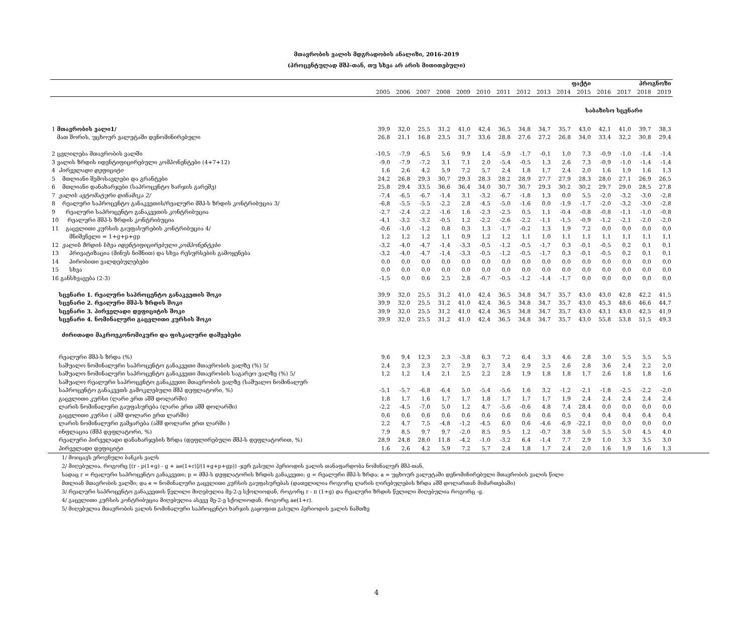მთავრობის ვალის მდგრადობის ანალიზი, 2016-2019
(პროცენტულად მშპ-თან, თუ სხვა არ არის მითითებული)
| | ფაქტი | | | | | | | | | | | პროგნოზი | | | |
| --- | --- | --- | --- | --- | --- | --- | --- | --- | --- | --- | --- | --- | --- | --- | --- |
| | 2005 | 2006 | 2007 | 2008 | 2009 | 2010 | 2011 | 2012 | 2013 | 2014 | 2015 | 2016 | 2017 | 2018 | 2019 |
| საბაზისო სცენარი | | | | | | | | | | | | | | | |
| 1 მთავრობის ვალი1/ | 39,9 | 32,0 | 25,5 | 31,2 | 41,0 | 42,4 | 36,5 | 34,8 | 34,7 | 35,7 | 43,0 | 42,1 | 41,0 | 39,7 | 38,3 |
| მათ შორის, უცხოურ ვალუტაში დენომინირებული | 26,8 | 21,1 | 16,8 | 23,5 | 31,7 | 33,6 | 28,8 | 27,6 | 27,2 | 26,8 | 34,0 | 33,4 | 32,2 | 30,8 | 29,4 |
| 2 ცვლილება მთავრობის ვალში | -10,5 | -7,9 | -6,5 | 5,6 | 9,9 | 1,4 | -5,9 | -1,7 | -0,1 | 1,0 | 7,3 | -0,9 | -1,0 | -1,4 | -1,4 |
| 3 ვალის ზრდის იდენტიფიცირებული კომპონენტები (4+7+12) | -9,0 | -7,9 | -7,2 | 3,1 | 7,1 | 2,0 | -5,4 | -0,5 | 1,3 | 2,6 | 7,3 | -0,9 | -1,0 | -1,4 | -1,4 |
| 4 პირველადი დეფიციტი | 1,6 | 2,6 | 4,2 | 5,9 | 7,2 | 5,7 | 2,4 | 1,8 | 1,7 | 2,4 | 2,0 | 1,6 | 1,9 | 1,6 | 1,3 |
| 5 მთლიანი შემოსავლები და გრანტები | 24,2 | 26,8 | 29,3 | 30,7 | 29,3 | 28,3 | 28,2 | 28,9 | 27,7 | 27,9 | 28,3 | 28,0 | 27,1 | 26,9 | 26,5 |
| 6 მთლიანი დანახარჯები (საპროცენტო ხარჯის გარეშე) | 25,8 | 29,4 | 33,5 | 36,6 | 36,4 | 34,0 | 30,7 | 30,7 | 29,3 | 30,2 | 30,2 | 29,7 | 29,0 | 28,5 | 27,8 |
| 7 ვალის ავტომატური დინამიკა 2/ | -7,4 | -6,5 | -6,7 | -1,4 | 3,1 | -3,2 | -6,7 | -1,8 | 1,3 | 0,0 | 5,5 | -2,0 | -3,2 | -3,0 | -2,8 |
| 8 რეალური საპროცენტო განაკვეთის/რეალური მშპ-ს ზრდის კონტრიბუცია 3/ | -6,8 | -5,5 | -5,5 | -2,2 | 2,8 | -4,5 | -5,0 | -1,6 | 0,0 | -1,9 | -1,7 | -2,0 | -3,2 | -3,0 | -2,8 |
| 9 რეალური საპროცენტო განაკვეთის კონტრიბუცია | -2,7 | -2,4 | -2,2 | -1,6 | 1,6 | -2,3 | -2,5 | 0,5 | 1,1 | -0,4 | -0,8 | -0,8 | -1,1 | -1,0 | -0,8 |
| 10 რეალური მშპ-ს ზრდის კონტრიბუცია | -4,1 | -3,2 | -3,2 | -0,5 | 1,2 | -2,2 | -2,6 | -2,2 | -1,1 | -1,5 | -0,9 | -1,2 | -2,1 | -2,0 | -2,0 |
| 11 გაცვლითი კურსის გაუფასურების კონტრიბუცია 4/ | -0,6 | -1,0 | -1,2 | 0,8 | 0,3 | 1,3 | -1,7 | -0,2 | 1,3 | 1,9 | 7,2 | 0,0 | 0,0 | 0,0 | 0,0 |
| მნიშვნელი = 1+g+p+gp | 1,2 | 1,2 | 1,2 | 1,1 | 0,9 | 1,2 | 1,2 | 1,1 | 1,0 | 1,1 | 1,1 | 1,1 | 1,1 | 1,1 | 1,1 |
| 12 ვალის ზრდის სხვა იდენტიფიცირებული კომპონენტები | -3,2 | -4,0 | -4,7 | -1,4 | -3,3 | -0,5 | -1,2 | -0,5 | -1,7 | 0,3 | -0,1 | -0,5 | 0,2 | 0,1 | 0,1 |
| 13 პრივატიზაცია (მინუს ნიშნით) და სხვა რესურსების გამოყენება | -3,2 | -4,0 | -4,7 | -1,4 | -3,3 | -0,5 | -1,2 | -0,5 | -1,7 | 0,3 | -0,1 | -0,5 | 0,2 | 0,1 | 0,1 |
| 14 პირობითი ვალდებულებები | 0,0 | 0,0 | 0,0 | 0,0 | 0,0 | 0,0 | 0,0 | 0,0 | 0,0 | 0,0 | 0,0 | 0,0 | 0,0 | 0,0 | 0,0 |
| 15 სხვა | 0,0 | 0,0 | 0,0 | 0,0 | 0,0 | 0,0 | 0,0 | 0,0 | 0,0 | 0,0 | 0,0 | 0,0 | 0,0 | 0,0 | 0,0 |
| 16 განსხვავება (2-3) | -1,5 | 0,0 | 0,6 | 2,5 | 2,8 | -0,7 | -0,5 | -1,2 | -1,4 | -1,7 | 0,0 | 0,0 | 0,0 | 0,0 | 0,0 |
| სცენარი 1. რეალური საპროცენტო განაკვეთის შოკი | 39,9 | 32,0 | 25,5 | 31,2 | 41,0 | 42,4 | 36,5 | 34,8 | 34,7 | 35,7 | 43,0 | 43,0 | 42,8 | 42,2 | 41,5 |
| სცენარი 2. რეალური მშპ-ს ზრდის შოკი | 39,9 | 32,0 | 25,5 | 31,2 | 41,0 | 42,4 | 36,5 | 34,8 | 34,7 | 35,7 | 43,0 | 45,3 | 48,6 | 46,6 | 44,7 |
| სცენარი 3. პირველადი დეფიციტის შოკი | 39,9 | 32,0 | 25,5 | 31,2 | 41,0 | 42,4 | 36,5 | 34,8 | 34,7 | 35,7 | 43,0 | 43,1 | 43,0 | 42,5 | 41,9 |
| სცენარი 4. ნომინალური გაცვლითი კურსის შოკი | 39,9 | 32,0 | 25,5 | 31,2 | 41,0 | 42,4 | 36,5 | 34,8 | 34,7 | 35,7 | 43,0 | 55,8 | 53,8 | 51,5 | 49,3 |
| ძირითადი მაკროეკონომიკური და ფისკალური დაშვებები | | | | | | | | | | | | | | | |
| რეალური მშპ-ს ზრდა (%) | 9,6 | 9,4 | 12,3 | 2,3 | -3,8 | 6,3 | 7,2 | 6,4 | 3,3 | 4,6 | 2,8 | 3,0 | 5,5 | 5,5 | 5,5 |
| საშუალო ნომინალური საპროცენტო განაკვეთი მთავრობის ვალზე (%) 5/ | 2,4 | 2,3 | 2,3 | 2,7 | 2,9 | 2,7 | 3,4 | 2,9 | 2,5 | 2,6 | 2,8 | 3,6 | 2,4 | 2,2 | 2,0 |
| საშუალო ნომინალური საპროცენტო განაკვეთი მთავრობის საგარეო ვალზე (%) 5/ | 1,2 | 1,2 | 1,4 | 2,1 | 2,5 | 2,2 | 2,8 | 1,9 | 1,8 | 1,8 | 1,7 | 2,6 | 1,8 | 1,8 | 1,6 |
| საშუალო რეალური საპროცენტო განაკვეთი მთავრობის ვალზე (საშუალო ნომინალურ | | | | | | | | | | | | | | | |
| საპროცენტო განაკვეთს გამოკლებული მშპ დეფლატორი, %) | -5,1 | -5,7 | -6,8 | -6,4 | 5,0 | -5,4 | -5,6 | 1,6 | 3,2 | -1,2 | -2,1 | -1,8 | -2,5 | -2,2 | -2,0 |
| გაცვლითი კურსი (ლარი ერთ აშშ დოლარში) | 1,8 | 1,7 | 1,6 | 1,7 | 1,7 | 1,8 | 1,7 | 1,7 | 1,7 | 1,9 | 2,4 | 2,4 | 2,4 | 2,4 | 2,4 |
| ლარის ნომინალური გაუფასურება (ლარი ერთ აშშ დოლარში) | -2,2 | -4,5 | -7,0 | 5,0 | 1,2 | 4,7 | -5,6 | -0,6 | 4,8 | 7,4 | 28,4 | 0,0 | 0,0 | 0,0 | 0,0 |
| გაცვლითი კურსი ( აშშ დოლარი ერთ ლარში) | 0,6 | 0,6 | 0,6 | 0,6 | 0,6 | 0,6 | 0,6 | 0,6 | 0,6 | 0,5 | 0,4 | 0,4 | 0,4 | 0,4 | 0,4 |
| ლარის ნომინალური გამყარება (აშშ დოლარი ერთ ლარში ) | 2,2 | 4,7 | 7,5 | -4,8 | -1,2 | -4,5 | 6,0 | 0,6 | -4,6 | -6,9 | -22,1 | 0,0 | 0,0 | 0,0 | 0,0 |
| ინფლაცია (მშპ დეფლატორი, %) | 7,9 | 8,5 | 9,7 | 9,7 | -2,0 | 8,5 | 9,5 | 1,2 | -0,7 | 3,8 | 5,0 | 5,5 | 5,0 | 4,5 | 4,0 |
| რეალური პირველადი დანახარჯების ზრდა (დეფლირებული მშპ-ს დეფლატორით, %) | 28,9 | 24,8 | 28,0 | 11,8 | -4,2 | -1,0 | -3,2 | 6,4 | -1,4 | 7,7 | 2,9 | 1,0 | 3,3 | 3,5 | 3,0 |
| პირველადი დეფიციტი | 1,6 | 2,6 | 4,2 | 5,9 | 7,2 | 5,7 | 2,4 | 1,8 | 1,7 | 2,4 | 2,0 | 1,6 | 1,9 | 1,6 | 1,3 |
1/ მოიცავს ეროვნული ბანკის ვალს
2/ მიღებულია, როგორც [(r - p(1+g) - g + ae(1+r)]/(1+g+p+gp)) -ჯერ გასული პერიოდის ვალის თანაფარდობა ნომინალურ მშპ-თან,
სადაც r = რეალური საპროცენტო განაკვეთი; p = მშპ-ს დეფლატორის ზრდის განაკვეთი; g = რეალური მშპ-ს ზრდა; a = უცხოურ ვალუტაში დენომინირებული მთავრობის ვალის წილი
მთლიან მთავრობის ვალში; და e = ნომინალური გაცვლითი კურსის გაუფასურებას (დათვლილია როგორც ლარის ღირებულების ზრდა აშშ დოლართან მიმართებაში)
3/ რეალური საპროცენტო განაკვეთის წვლილი მიღებულია მე-2-ე სქოლიოდან, როგორც r - π (1+g) და რეალური ზრდის წვლილი მიღებულია როგორც -g.
4/ გაცვლითი კურსის კონტრიბუცია მიღებულია ასევე მე-2-ე სქოლიოდან, როგორც ae(1+r).
5/ მიღებულია მთავრობის ვალის ნომინალური საპროცენტო ხარჯის გაყოფით გასული პერიოდის ვალის ნაშთზე
4